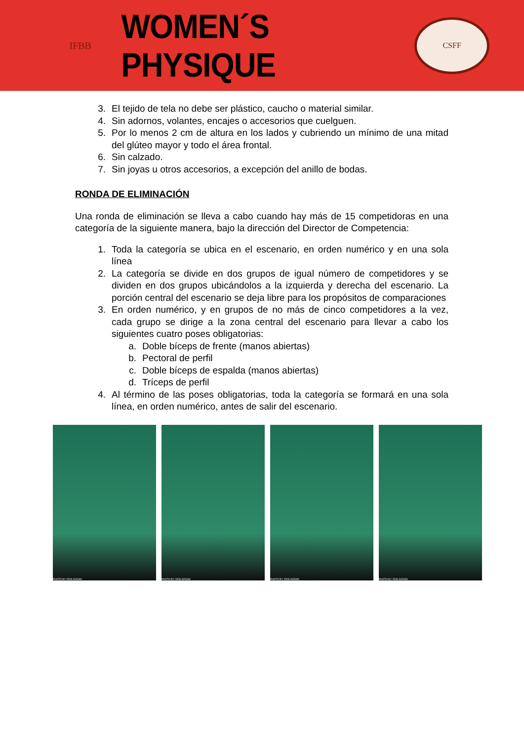IFBB
WOMEN´S PHYSIQUE
CSFF
3. El tejido de tela no debe ser plástico, caucho o material similar.
4. Sin adornos, volantes, encajes o accesorios que cuelguen.
5. Por lo menos 2 cm de altura en los lados y cubriendo un mínimo de una mitad del glúteo mayor y todo el área frontal.
6. Sin calzado.
7. Sin joyas u otros accesorios, a excepción del anillo de bodas.
RONDA DE ELIMINACIÓN
Una ronda de eliminación se lleva a cabo cuando hay más de 15 competidoras en una categoría de la siguiente manera, bajo la dirección del Director de Competencia:
1. Toda la categoría se ubica en el escenario, en orden numérico y en una sola línea
2. La categoría se divide en dos grupos de igual número de competidores y se dividen en dos grupos ubicándolos a la izquierda y derecha del escenario. La porción central del escenario se deja libre para los propósitos de comparaciones
3. En orden numérico, y en grupos de no más de cinco competidores a la vez, cada grupo se dirige a la zona central del escenario para llevar a cabo los siguientes cuatro poses obligatorias:
a. Doble bíceps de frente (manos abiertas)
b. Pectoral de perfil
c. Doble bíceps de espalda (manos abiertas)
d. Tríceps de perfil
4. Al término de las poses obligatorias, toda la categoría se formará en una sola línea, en orden numérico, antes de salir del escenario.
PHOTO BY: RON AVIDAN PHOTO BY: RON AVIDAN PHOTO BY: RON AVIDAN PHOTO BY: RON AVIDAN